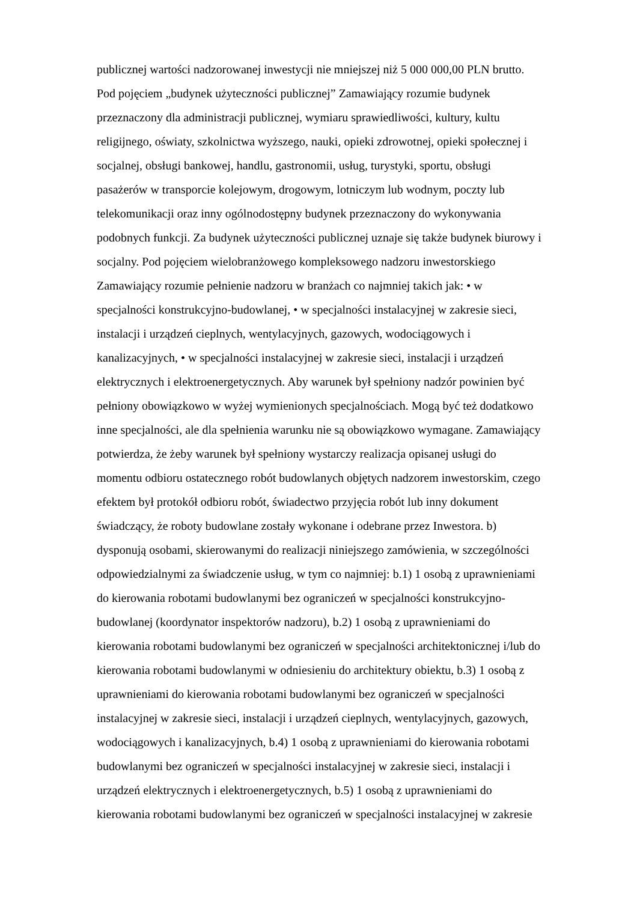publicznej wartości nadzorowanej inwestycji nie mniejszej niż 5 000 000,00 PLN brutto.
Pod pojęciem „budynek użyteczności publicznej” Zamawiający rozumie budynek
przeznaczony dla administracji publicznej, wymiaru sprawiedliwości, kultury, kultu
religijnego, oświaty, szkolnictwa wyższego, nauki, opieki zdrowotnej, opieki społecznej i
socjalnej, obsługi bankowej, handlu, gastronomii, usług, turystyki, sportu, obsługi
pasażerów w transporcie kolejowym, drogowym, lotniczym lub wodnym, poczty lub
telekomunikacji oraz inny ogólnodostępny budynek przeznaczony do wykonywania
podobnych funkcji. Za budynek użyteczności publicznej uznaje się także budynek biurowy i
socjalny. Pod pojęciem wielobranżowego kompleksowego nadzoru inwestorskiego
Zamawiający rozumie pełnienie nadzoru w branżach co najmniej takich jak: • w
specjalności konstrukcyjno-budowlanej, • w specjalności instalacyjnej w zakresie sieci,
instalacji i urządzeń cieplnych, wentylacyjnych, gazowych, wodociągowych i
kanalizacyjnych, • w specjalności instalacyjnej w zakresie sieci, instalacji i urządzeń
elektrycznych i elektroenergetycznych. Aby warunek był spełniony nadzór powinien być
pełniony obowiązkowo w wyżej wymienionych specjalnościach. Mogą być też dodatkowo
inne specjalności, ale dla spełnienia warunku nie są obowiązkowo wymagane. Zamawiający
potwierdza, że żeby warunek był spełniony wystarczy realizacja opisanej usługi do
momentu odbioru ostatecznego robót budowlanych objętych nadzorem inwestorskim, czego
efektem był protokół odbioru robót, świadectwo przyjęcia robót lub inny dokument
świadczący, że roboty budowlane zostały wykonane i odebrane przez Inwestora. b)
dysponują osobami, skierowanymi do realizacji niniejszego zamówienia, w szczególności
odpowiedzialnymi za świadczenie usług, w tym co najmniej: b.1) 1 osobą z uprawnieniami
do kierowania robotami budowlanymi bez ograniczeń w specjalności konstrukcyjno-
budowlanej (koordynator inspektorów nadzoru), b.2) 1 osobą z uprawnieniami do
kierowania robotami budowlanymi bez ograniczeń w specjalności architektonicznej i/lub do
kierowania robotami budowlanymi w odniesieniu do architektury obiektu, b.3) 1 osobą z
uprawnieniami do kierowania robotami budowlanymi bez ograniczeń w specjalności
instalacyjnej w zakresie sieci, instalacji i urządzeń cieplnych, wentylacyjnych, gazowych,
wodociągowych i kanalizacyjnych, b.4) 1 osobą z uprawnieniami do kierowania robotami
budowlanymi bez ograniczeń w specjalności instalacyjnej w zakresie sieci, instalacji i
urządzeń elektrycznych i elektroenergetycznych, b.5) 1 osobą z uprawnieniami do
kierowania robotami budowlanymi bez ograniczeń w specjalności instalacyjnej w zakresie